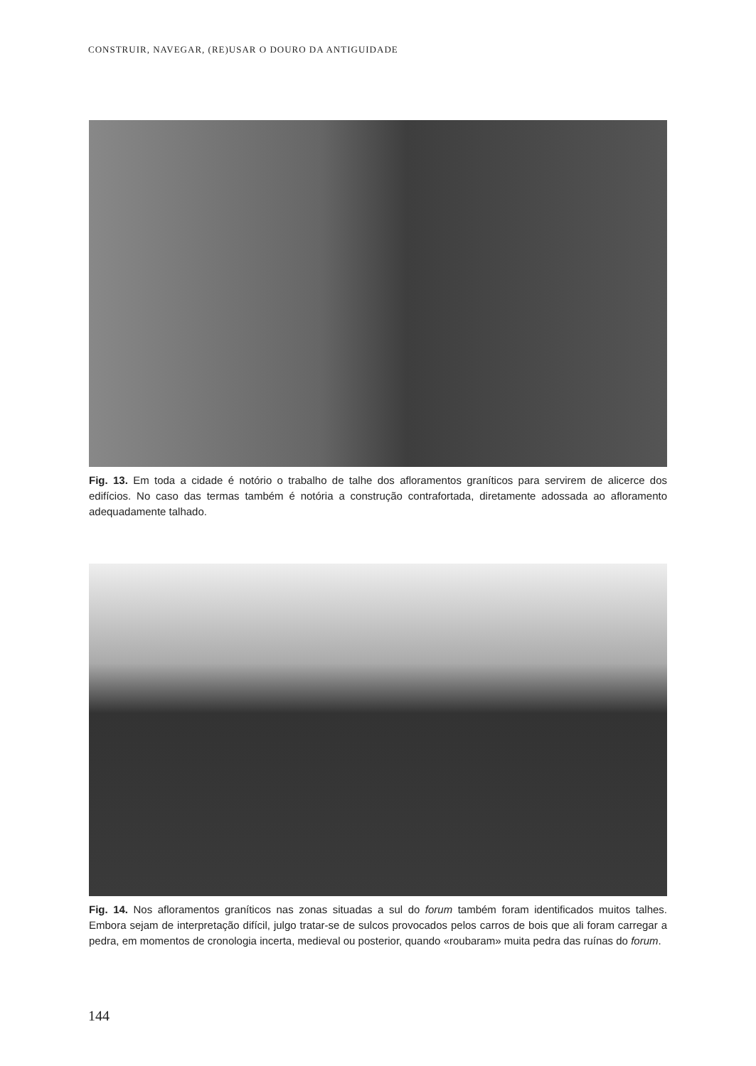CONSTRUIR, NAVEGAR, (RE)USAR O DOURO DA ANTIGUIDADE
Fig. 13. Em toda a cidade é notório o trabalho de talhe dos afloramentos graníticos para servirem de alicerce dos edifícios. No caso das termas também é notória a construção contrafortada, diretamente adossada ao aflo­ramento adequadamente talhado.
Fig. 14. Nos afloramentos graníticos nas zonas situadas a sul do forum também foram identificados muitos talhes. Embora sejam de interpretação difícil, julgo tratar-se de sulcos provocados pelos carros de bois que ali foram carregar a pedra, em momentos de cronologia incerta, medieval ou posterior, quando «roubaram» muita pedra das ruínas do forum.
144